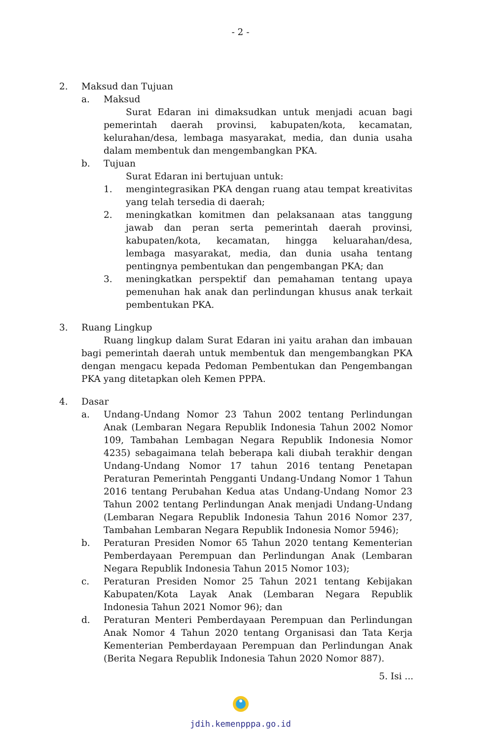- 2 -
2. Maksud dan Tujuan
a. Maksud
Surat Edaran ini dimaksudkan untuk menjadi acuan bagi pemerintah daerah provinsi, kabupaten/kota, kecamatan, kelurahan/desa, lembaga masyarakat, media, dan dunia usaha dalam membentuk dan mengembangkan PKA.
b. Tujuan
Surat Edaran ini bertujuan untuk:
1. mengintegrasikan PKA dengan ruang atau tempat kreativitas yang telah tersedia di daerah;
2. meningkatkan komitmen dan pelaksanaan atas tanggung jawab dan peran serta pemerintah daerah provinsi, kabupaten/kota, kecamatan, hingga keluarahan/desa, lembaga masyarakat, media, dan dunia usaha tentang pentingnya pembentukan dan pengembangan PKA; dan
3. meningkatkan perspektif dan pemahaman tentang upaya pemenuhan hak anak dan perlindungan khusus anak terkait pembentukan PKA.
3. Ruang Lingkup
Ruang lingkup dalam Surat Edaran ini yaitu arahan dan imbauan bagi pemerintah daerah untuk membentuk dan mengembangkan PKA dengan mengacu kepada Pedoman Pembentukan dan Pengembangan PKA yang ditetapkan oleh Kemen PPPA.
4. Dasar
a. Undang-Undang Nomor 23 Tahun 2002 tentang Perlindungan Anak (Lembaran Negara Republik Indonesia Tahun 2002 Nomor 109, Tambahan Lembagan Negara Republik Indonesia Nomor 4235) sebagaimana telah beberapa kali diubah terakhir dengan Undang-Undang Nomor 17 tahun 2016 tentang Penetapan Peraturan Pemerintah Pengganti Undang-Undang Nomor 1 Tahun 2016 tentang Perubahan Kedua atas Undang-Undang Nomor 23 Tahun 2002 tentang Perlindungan Anak menjadi Undang-Undang (Lembaran Negara Republik Indonesia Tahun 2016 Nomor 237, Tambahan Lembaran Negara Republik Indonesia Nomor 5946);
b. Peraturan Presiden Nomor 65 Tahun 2020 tentang Kementerian Pemberdayaan Perempuan dan Perlindungan Anak (Lembaran Negara Republik Indonesia Tahun 2015 Nomor 103);
c. Peraturan Presiden Nomor 25 Tahun 2021 tentang Kebijakan Kabupaten/Kota Layak Anak (Lembaran Negara Republik Indonesia Tahun 2021 Nomor 96); dan
d. Peraturan Menteri Pemberdayaan Perempuan dan Perlindungan Anak Nomor 4 Tahun 2020 tentang Organisasi dan Tata Kerja Kementerian Pemberdayaan Perempuan dan Perlindungan Anak (Berita Negara Republik Indonesia Tahun 2020 Nomor 887).
5. Isi ...
jdih.kemenpppa.go.id